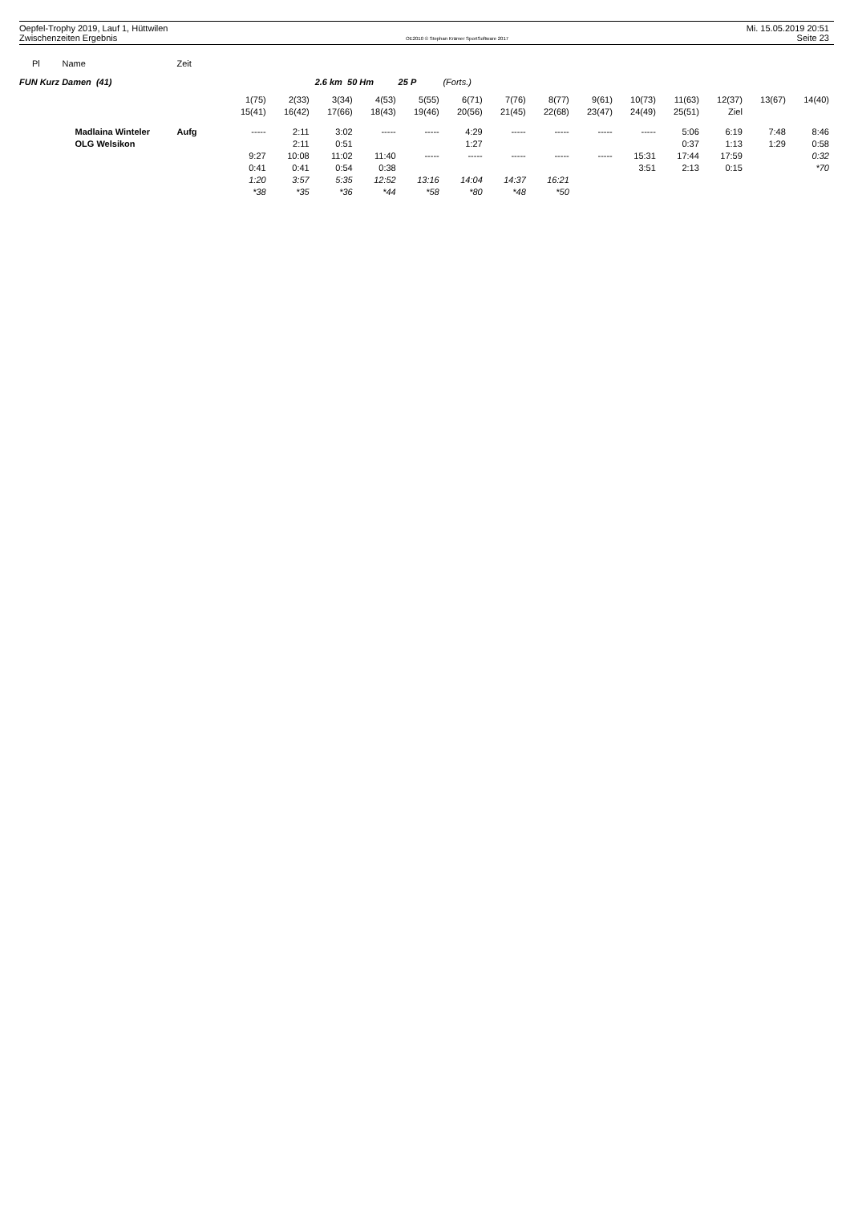Oepfel-Trophy 2019, Lauf 1, Hüttwilen
Zwischenzeiten Ergebnis
OE2010 © Stephan Krämer SportSoftware 2017
Mi. 15.05.2019 20:51
Seite 23
| Pl | Name | Zeit | | | | | | | | | | | | | | |
| --- | --- | --- | --- | --- | --- | --- | --- | --- | --- | --- | --- | --- | --- | --- | --- | --- |
| FUN Kurz Damen (41) | | | 2.6 km 50 Hm 25 P (Forts.) | | | | | | | | | | | | | |
| | | | 1(75) | 2(33) | 3(34) | 4(53) | 5(55) | 6(71) | 7(76) | 8(77) | 9(61) | 10(73) | 11(63) | 12(37) | 13(67) | 14(40) |
| | | | 15(41) | 16(42) | 17(66) | 18(43) | 19(46) | 20(56) | 21(45) | 22(68) | 23(47) | 24(49) | 25(51) | Ziel | | |
| | Madlaina Winteler | Aufg | ----- | 2:11 | 3:02 | ----- | ----- | 4:29 | ----- | ----- | ----- | ----- | 5:06 | 6:19 | 7:48 | 8:46 |
| | OLG Welsikon | | | 2:11 | 0:51 | | | 1:27 | | | | | 0:37 | 1:13 | 1:29 | 0:58 |
| | | | 9:27 | 10:08 | 11:02 | 11:40 | ----- | ----- | ----- | ----- | ----- | 15:31 | 17:44 | 17:59 | | 0:32 |
| | | | 0:41 | 0:41 | 0:54 | 0:38 | | | | | | 3:51 | 2:13 | 0:15 | | *70 |
| | | | 1:20 | 3:57 | 5:35 | 12:52 | 13:16 | 14:04 | 14:37 | 16:21 | | | | | | |
| | | | *38 | *35 | *36 | *44 | *58 | *80 | *48 | *50 | | | | | | |